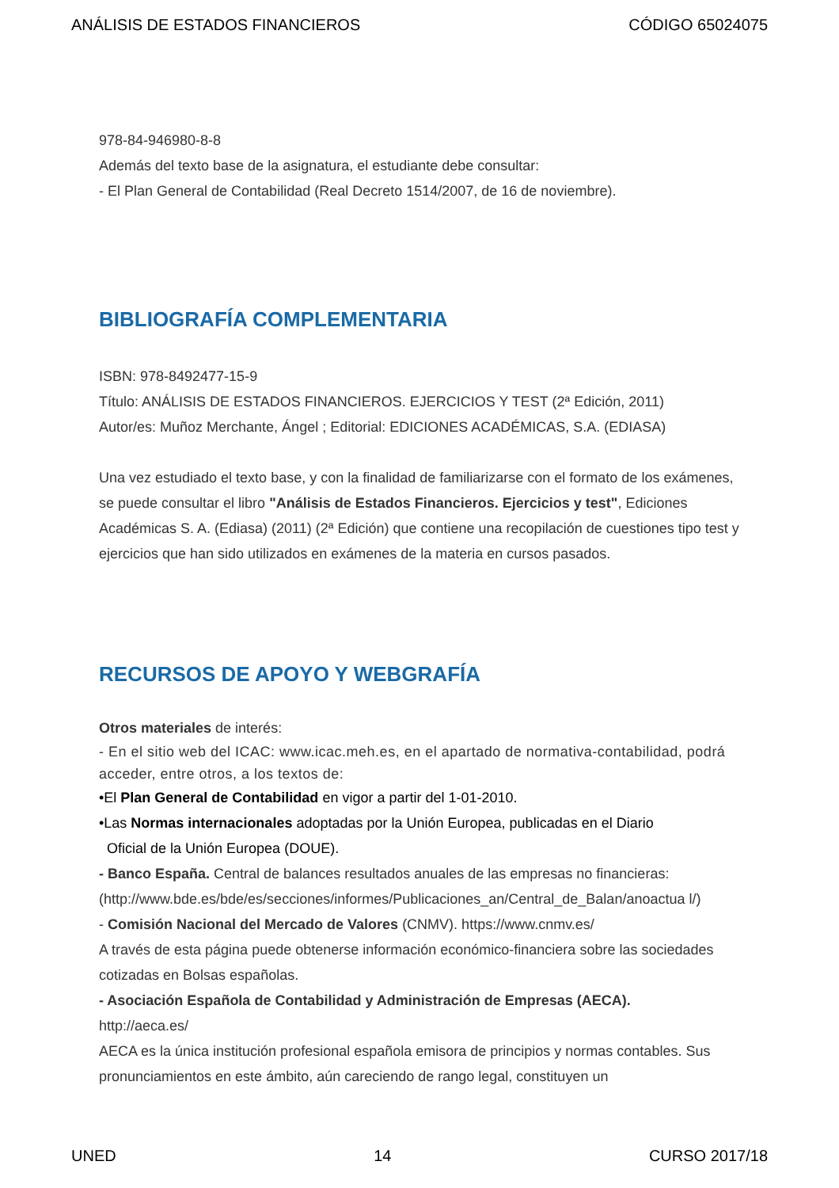ANÁLISIS DE ESTADOS FINANCIEROS CÓDIGO 65024075
978-84-946980-8-8
Además del texto base de la asignatura, el estudiante debe consultar:
- El Plan General de Contabilidad (Real Decreto 1514/2007, de 16 de noviembre).
BIBLIOGRAFÍA COMPLEMENTARIA
ISBN: 978-8492477-15-9
Título: ANÁLISIS DE ESTADOS FINANCIEROS. EJERCICIOS Y TEST (2ª Edición, 2011)
Autor/es: Muñoz Merchante, Ángel ; Editorial: EDICIONES ACADÉMICAS, S.A. (EDIASA)
Una vez estudiado el texto base, y con la finalidad de familiarizarse con el formato de los exámenes, se puede consultar el libro "Análisis de Estados Financieros. Ejercicios y test", Ediciones Académicas S. A. (Ediasa) (2011) (2ª Edición) que contiene una recopilación de cuestiones tipo test y ejercicios que han sido utilizados en exámenes de la materia en cursos pasados.
RECURSOS DE APOYO Y WEBGRAFÍA
Otros materiales de interés:
- En el sitio web del ICAC: www.icac.meh.es, en el apartado de normativa-contabilidad, podrá acceder, entre otros, a los textos de:
•El Plan General de Contabilidad en vigor a partir del 1-01-2010.
•Las Normas internacionales adoptadas por la Unión Europea, publicadas en el Diario
Oficial de la Unión Europea (DOUE).
- Banco España. Central de balances resultados anuales de las empresas no financieras: (http://www.bde.es/bde/es/secciones/informes/Publicaciones_an/Central_de_Balan/anoactua l/)
- Comisión Nacional del Mercado de Valores (CNMV). https://www.cnmv.es/
A través de esta página puede obtenerse información económico-financiera sobre las sociedades cotizadas en Bolsas españolas.
- Asociación Española de Contabilidad y Administración de Empresas (AECA).
http://aeca.es/
AECA es la única institución profesional española emisora de principios y normas contables. Sus pronunciamientos en este ámbito, aún careciendo de rango legal, constituyen un
UNED 14 CURSO 2017/18